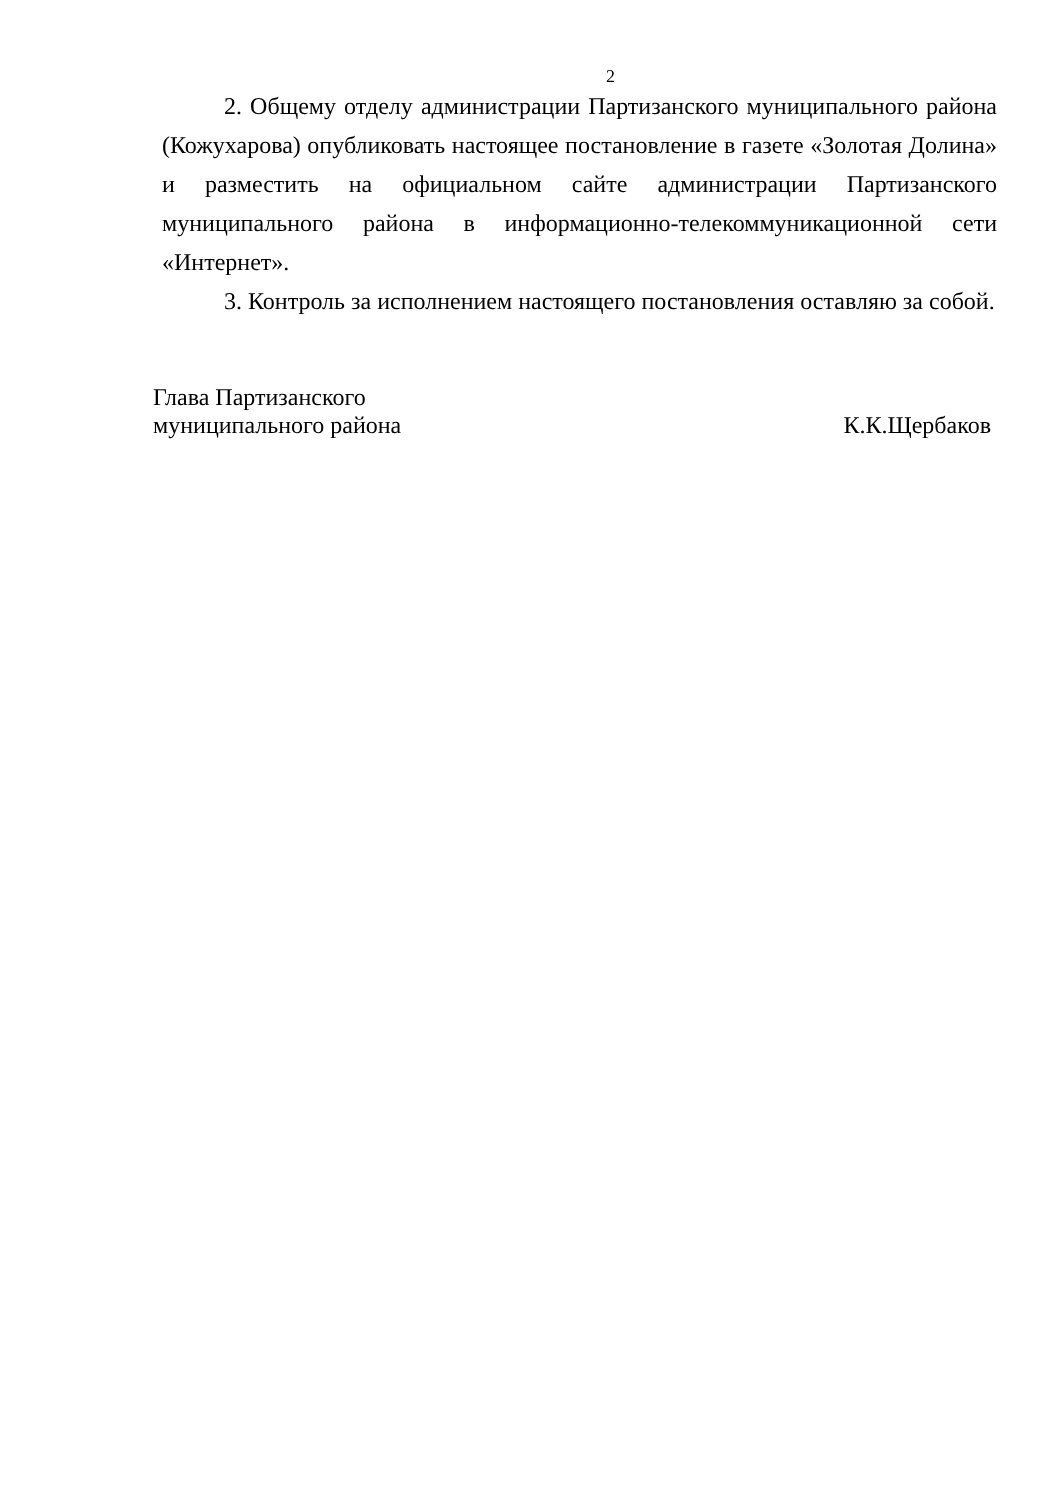2
2. Общему отделу администрации Партизанского муниципального района (Кожухарова) опубликовать настоящее постановление в газете «Золотая Долина» и разместить на официальном сайте администрации Партизанского муниципального района в информационно-телекоммуникационной сети «Интернет».
3. Контроль за исполнением настоящего постановления оставляю за собой.
Глава Партизанского
муниципального района
К.К.Щербаков